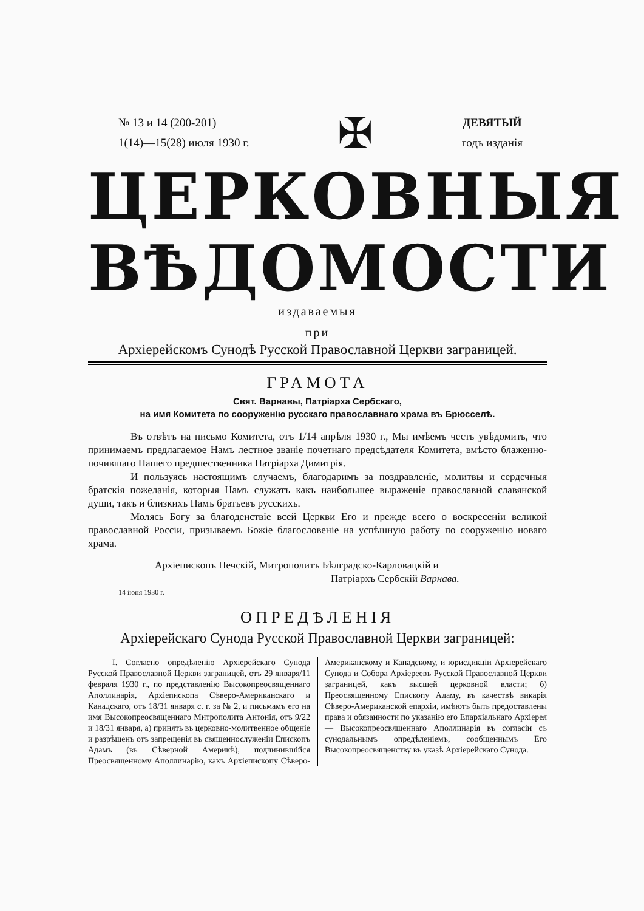№ 13 и 14 (200-201)
1(14)—15(28) июля 1930 г.
✠
ДЕВЯТЫЙ
годъ изданія
ЦЕРКОВНЫЯ
ВѢДОМОСТИ
издаваемыя
при
Архіерейскомъ Сунодѣ Русской Православной Церкви заграницей.
ГРАМОТА
Свят. Варнавы, Патріарха Сербскаго,
на имя Комитета по сооруженію русскаго православнаго храма въ Брюсселѣ.
Въ отвѣтъ на письмо Комитета, отъ 1/14 апрѣля 1930 г., Мы имѣемъ честь увѣдомить, что принимаемъ предлагаемое Намъ лестное званіе почетнаго предсѣдателя Комитета, вмѣсто блаженно-почившаго Нашего предшественника Патріарха Димитрія.
И пользуясь настоящимъ случаемъ, благодаримъ за поздравленіе, молитвы и сердечныя братскія пожеланія, которыя Намъ служатъ какъ наибольшее выраженіе православной славянской души, такъ и близкихъ Намъ братьевъ русскихъ.
Молясь Богу за благоденствіе всей Церкви Его и прежде всего о воскресеніи великой православной Россіи, призываемъ Божіе благословеніе на успѣшную работу по сооруженію новаго храма.
Архіепископъ Печскій, Митрополитъ Бѣлградско-Карловацкій и
Патріархъ Сербскій Варнава.
14 іюня 1930 г.
ОПРЕДѢЛЕНІЯ
Архіерейскаго Сунода Русской Православной Церкви заграницей:
I. Согласно опредѣленію Архіерейскаго Сунода Русской Православной Церкви заграницей, отъ 29 января/11 февраля 1930 г., по представленію Высокопреосвященнаго Аполлинарія, Архіепископа Сѣверо-Американскаго и Канадскаго, отъ 18/31 января с. г. за № 2, и письмамъ его на имя Высокопреосвященнаго Митрополита Антонія, отъ 9/22 и 18/31 января, а) принять въ церковно-молитвенное общеніе и разрѣшенъ отъ запрещенія въ священнослуженіи Епископъ Адамъ (въ Сѣверной Америкѣ), подчинившійся Преосвященному Аполлинарію, какъ Архіепископу Сѣверо-Американскому и Канадскому, и юрисдикціи Архіерейскаго Сунода и Собора Архіереевъ Русской Православной Церкви заграницей, какъ высшей церковной власти; б) Преосвященному Епископу Адаму, въ качествѣ викарія Сѣверо-Американской епархіи, имѣютъ быть предоставлены права и обязанности по указанію его Епархіальнаго Архіерея — Высокопреосвященнаго Аполлинарія въ согласіи съ сунодальнымъ опредѣленіемъ, сообщеннымъ Его Высокопреосвященству въ указѣ Архіерейскаго Сунода.